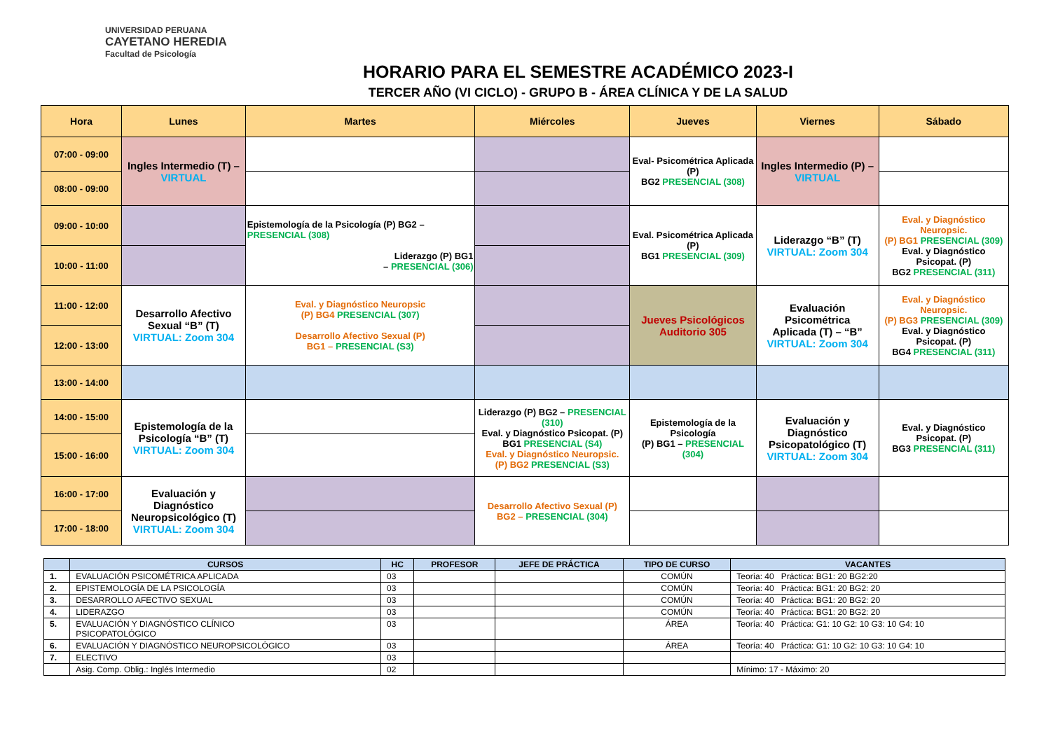UNIVERSIDAD PERUANA
CAYETANO HEREDIA
Facultad de Psicología
HORARIO PARA EL SEMESTRE ACADÉMICO 2023-I
TERCER AÑO (VI CICLO) - GRUPO B - ÁREA CLÍNICA Y DE LA SALUD
| Hora | Lunes | Martes | Miércoles | Jueves | Viernes | Sábado |
| --- | --- | --- | --- | --- | --- | --- |
| 07:00 - 09:00 | Ingles Intermedio (T) – VIRTUAL | | | Eval- Psicométrica Aplicada (P) BG2 PRESENCIAL (308) | Ingles Intermedio (P) – VIRTUAL | |
| 08:00 - 09:00 | | | | | | |
| 09:00 - 10:00 | | Epistemología de la Psicología (P) BG2 – PRESENCIAL (308) Liderazgo (P) BG1 – PRESENCIAL (306) | | Eval. Psicométrica Aplicada (P) BG1 PRESENCIAL (309) | Liderazgo “B” (T) VIRTUAL: Zoom 304 | Eval. y Diagnóstico Neuropsic. (P) BG1 PRESENCIAL (309) Eval. y Diagnóstico Psicopat. (P) BG2 PRESENCIAL (311) |
| 10:00 - 11:00 | | | | | | |
| 11:00 - 12:00 | Desarrollo Afectivo Sexual “B” (T) VIRTUAL: Zoom 304 | Eval. y Diagnóstico Neuropsic (P) BG4 PRESENCIAL (307) Desarrollo Afectivo Sexual (P) BG1 – PRESENCIAL (S3) | | Jueves Psicológicos Auditorio 305 | Evaluación Psicométrica Aplicada (T) – “B” VIRTUAL: Zoom 304 | Eval. y Diagnóstico Neuropsic. (P) BG3 PRESENCIAL (309) Eval. y Diagnóstico Psicopat. (P) BG4 PRESENCIAL (311) |
| 12:00 - 13:00 | | | | | | |
| 13:00 - 14:00 | | | | | | |
| 14:00 - 15:00 | Epistemología de la Psicología “B” (T) VIRTUAL: Zoom 304 | | Liderazgo (P) BG2 – PRESENCIAL (310) Eval. y Diagnóstico Psicopat. (P) BG1 PRESENCIAL (S4) Eval. y Diagnóstico Neuropsic. (P) BG2 PRESENCIAL (S3) | Epistemología de la Psicología (P) BG1 – PRESENCIAL (304) | Evaluación y Diagnóstico Psicopatológico (T) VIRTUAL: Zoom 304 | Eval. y Diagnóstico Psicopat. (P) BG3 PRESENCIAL (311) |
| 15:00 - 16:00 | | | | | | |
| 16:00 - 17:00 | Evaluación y Diagnóstico Neuropsicológico (T) VIRTUAL: Zoom 304 | | Desarrollo Afectivo Sexual (P) BG2 – PRESENCIAL (304) | | | |
| 17:00 - 18:00 | | | | | | |
| | CURSOS | HC | PROFESOR | JEFE DE PRÁCTICA | TIPO DE CURSO | VACANTES |
| --- | --- | --- | --- | --- | --- | --- |
| 1. | EVALUACIÓN PSICOMÉTRICA APLICADA | 03 | | | COMÚN | Teoría: 40 Práctica: BG1: 20 BG2:20 |
| 2. | EPISTEMOLOGÍA DE LA PSICOLOGÍA | 03 | | | COMÚN | Teoría: 40 Práctica: BG1: 20 BG2: 20 |
| 3. | DESARROLLO AFECTIVO SEXUAL | 03 | | | COMÚN | Teoría: 40 Práctica: BG1: 20 BG2: 20 |
| 4. | LIDERAZGO | 03 | | | COMÚN | Teoría: 40 Práctica: BG1: 20 BG2: 20 |
| 5. | EVALUACIÓN Y DIAGNÓSTICO CLÍNICO PSICOPATOLÓGICO | 03 | | | ÁREA | Teoría: 40 Práctica: G1: 10 G2: 10 G3: 10 G4: 10 |
| 6. | EVALUACIÓN Y DIAGNÓSTICO NEUROPSICOLÓGICO | 03 | | | ÁREA | Teoría: 40 Práctica: G1: 10 G2: 10 G3: 10 G4: 10 |
| 7. | ELECTIVO | 03 | | | | |
| | Asig. Comp. Oblig.: Inglés Intermedio | 02 | | | | Mínimo: 17 - Máximo: 20 |